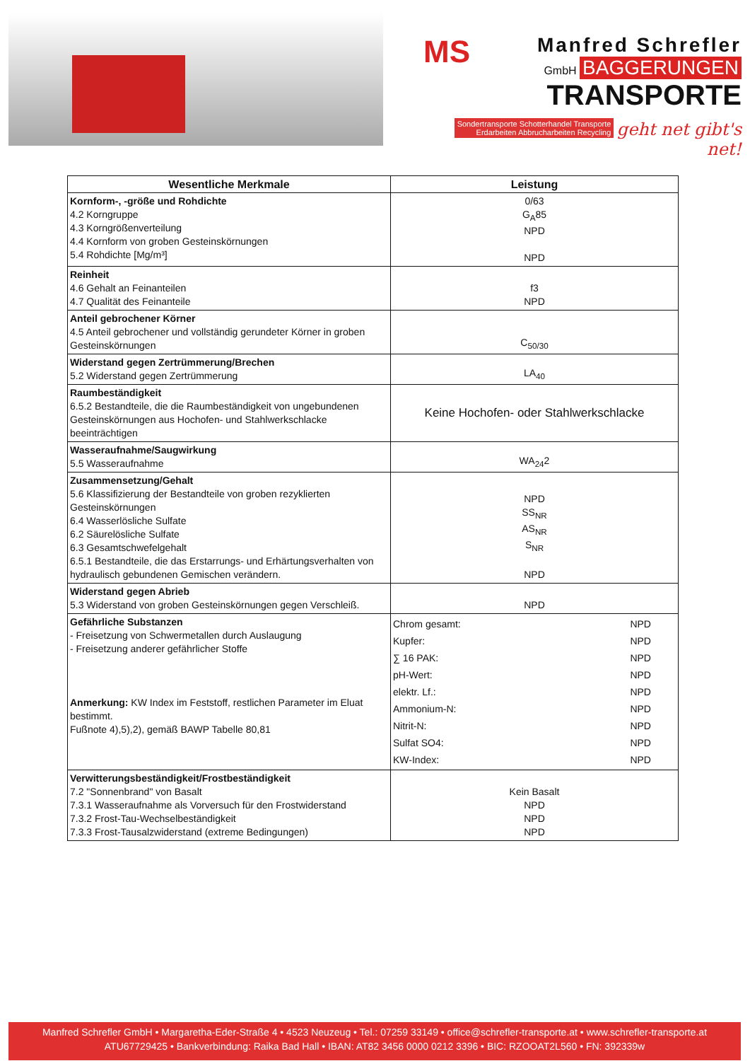MS
Manfred Schrefler
GmbH BAGGERUNGEN
TRANSPORTE
Sondertransporte Schotterhandel Transporte
Erdarbeiten Abbrucharbeiten Recycling
geht net gibt's net!
| Wesentliche Merkmale | Leistung | |
| --- | --- | --- |
| Kornform-, -größe und Rohdichte 4.2 Korngruppe 4.3 Korngrößenverteilung 4.4 Kornform von groben Gesteinskörnungen 5.4 Rohdichte [Mg/m³] | 0/63 G<sub>A</sub>85 NPD NPD | |
| Reinheit 4.6 Gehalt an Feinanteilen 4.7 Qualität des Feinanteile | f3 NPD | |
| Anteil gebrochener Körner 4.5 Anteil gebrochener und vollständig gerundeter Körner in groben Gesteinskörnungen | C<sub>50/30</sub> | |
| Widerstand gegen Zertrümmerung/Brechen 5.2 Widerstand gegen Zertrümmerung | LA<sub>40</sub> | |
| Raumbeständigkeit 6.5.2 Bestandteile, die die Raumbeständigkeit von ungebundenen Gesteinskörnungen aus Hochofen- und Stahlwerkschlacke beeinträchtigen | Keine Hochofen- oder Stahlwerkschlacke | |
| Wasseraufnahme/Saugwirkung 5.5 Wasseraufnahme | WA<sub>24</sub>2 | |
| Zusammensetzung/Gehalt 5.6 Klassifizierung der Bestandteile von groben rezyklierten Gesteinskörnungen 6.4 Wasserlösliche Sulfate 6.2 Säurelösliche Sulfate 6.3 Gesamtschwefelgehalt 6.5.1 Bestandteile, die das Erstarrungs- und Erhärtungsverhalten von hydraulisch gebundenen Gemischen verändern. | NPD SS<sub>NR</sub> AS<sub>NR</sub> S<sub>NR</sub> NPD | |
| Widerstand gegen Abrieb 5.3 Widerstand von groben Gesteinskörnungen gegen Verschleiß. | NPD | |
| Gefährliche Substanzen - Freisetzung von Schwermetallen durch Auslaugung - Freisetzung anderer gefährlicher Stoffe Anmerkung: KW Index im Feststoff, restlichen Parameter im Eluat bestimmt. Fußnote 4),5),2), gemäß BAWP Tabelle 80,81 | Chrom gesamt: Kupfer: ∑ 16 PAK: pH-Wert: elektr. Lf.: Ammonium-N: Nitrit-N: Sulfat SO4: KW-Index: | NPD NPD NPD NPD NPD NPD NPD NPD NPD |
| Verwitterungsbeständigkeit/Frostbeständigkeit 7.2 "Sonnenbrand" von Basalt 7.3.1 Wasseraufnahme als Vorversuch für den Frostwiderstand 7.3.2 Frost-Tau-Wechselbeständigkeit 7.3.3 Frost-Tausalzwiderstand (extreme Bedingungen) | Kein Basalt NPD NPD NPD | |
Manfred Schrefler GmbH • Margaretha-Eder-Straße 4 • 4523 Neuzeug • Tel.: 07259 33149 • office@schrefler-transporte.at • www.schrefler-transporte.at
ATU67729425 • Bankverbindung: Raika Bad Hall • IBAN: AT82 3456 0000 0212 3396 • BIC: RZOOAT2L560 • FN: 392339w